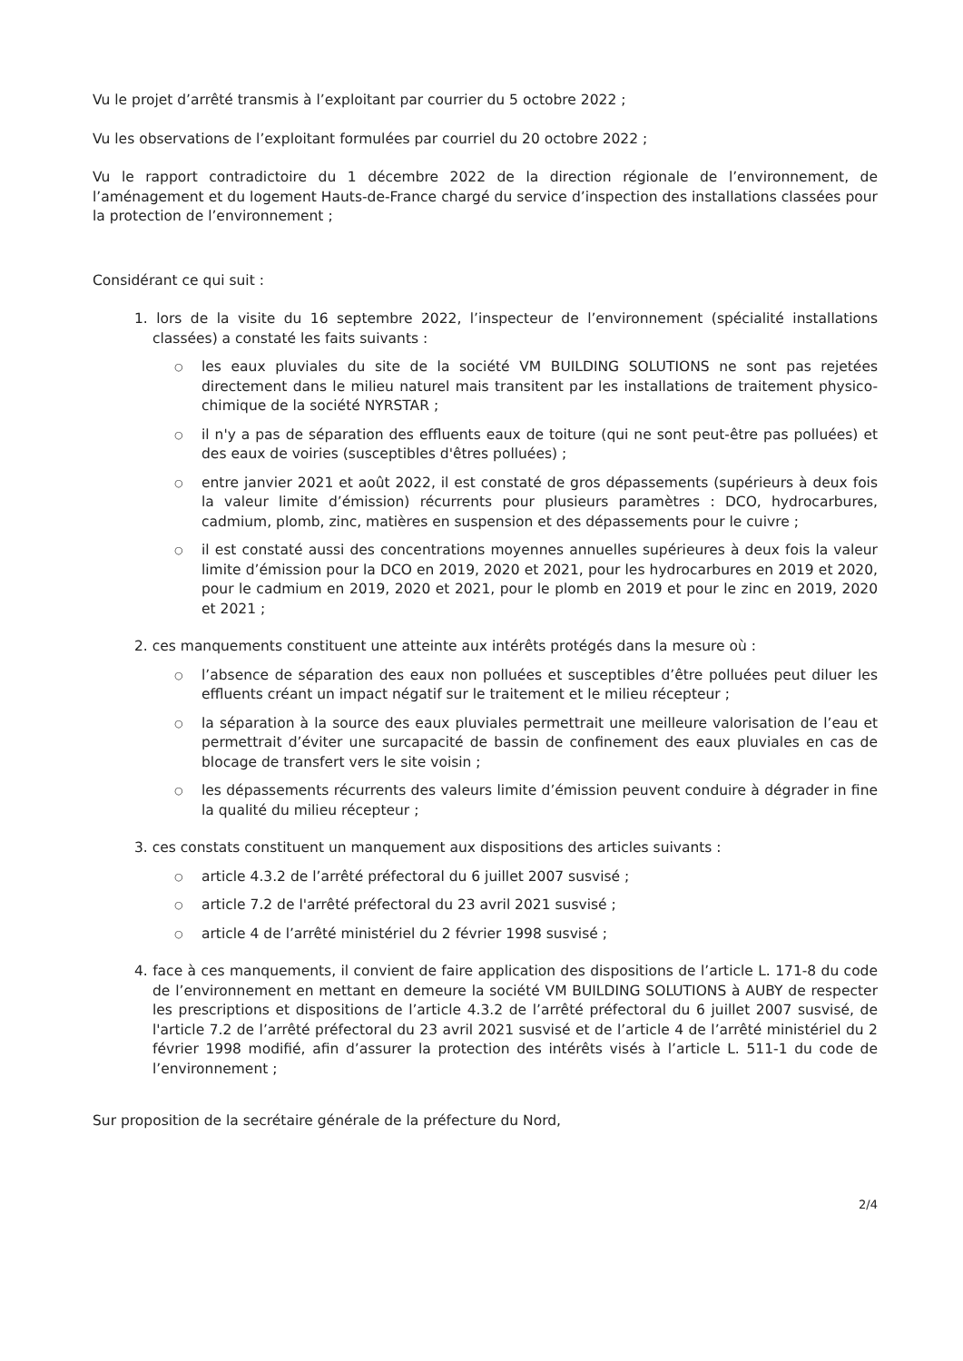Vu le projet d’arrêté transmis à l’exploitant par courrier du 5 octobre 2022 ;
Vu les observations de l’exploitant formulées par courriel du 20 octobre 2022 ;
Vu le rapport contradictoire du 1 décembre 2022 de la direction régionale de l’environnement, de l’aménagement et du logement Hauts-de-France chargé du service d’inspection des installations classées pour la protection de l’environnement ;
Considérant ce qui suit :
1. lors de la visite du 16 septembre 2022, l’inspecteur de l’environnement (spécialité installations classées) a constaté les faits suivants :
○ les eaux pluviales du site de la société VM BUILDING SOLUTIONS ne sont pas rejetées directement dans le milieu naturel mais transitent par les installations de traitement physico-chimique de la société NYRSTAR ;
○ il n'y a pas de séparation des effluents eaux de toiture (qui ne sont peut-être pas polluées) et des eaux de voiries (susceptibles d'êtres polluées) ;
○ entre janvier 2021 et août 2022, il est constaté de gros dépassements (supérieurs à deux fois la valeur limite d’émission) récurrents pour plusieurs paramètres : DCO, hydrocarbures, cadmium, plomb, zinc, matières en suspension et des dépassements pour le cuivre ;
○ il est constaté aussi des concentrations moyennes annuelles supérieures à deux fois la valeur limite d’émission pour la DCO en 2019, 2020 et 2021, pour les hydrocarbures en 2019 et 2020, pour le cadmium en 2019, 2020 et 2021, pour le plomb en 2019 et pour le zinc en 2019, 2020 et 2021 ;
2. ces manquements constituent une atteinte aux intérêts protégés dans la mesure où :
○ l’absence de séparation des eaux non polluées et susceptibles d’être polluées peut diluer les effluents créant un impact négatif sur le traitement et le milieu récepteur ;
○ la séparation à la source des eaux pluviales permettrait une meilleure valorisation de l’eau et permettrait d’éviter une surcapacité de bassin de confinement des eaux pluviales en cas de blocage de transfert vers le site voisin ;
○ les dépassements récurrents des valeurs limite d’émission peuvent conduire à dégrader in fine la qualité du milieu récepteur ;
3. ces constats constituent un manquement aux dispositions des articles suivants :
○ article 4.3.2 de l’arrêté préfectoral du 6 juillet 2007 susvisé ;
○ article 7.2 de l'arrêté préfectoral du 23 avril 2021 susvisé ;
○ article 4 de l’arrêté ministériel du 2 février 1998 susvisé ;
4. face à ces manquements, il convient de faire application des dispositions de l’article L. 171-8 du code de l’environnement en mettant en demeure la société VM BUILDING SOLUTIONS à AUBY de respecter les prescriptions et dispositions de l’article 4.3.2 de l’arrêté préfectoral du 6 juillet 2007 susvisé, de l'article 7.2 de l’arrêté préfectoral du 23 avril 2021 susvisé et de l’article 4 de l’arrêté ministériel du 2 février 1998 modifié, afin d’assurer la protection des intérêts visés à l’article L. 511-1 du code de l’environnement ;
Sur proposition de la secrétaire générale de la préfecture du Nord,
2/4